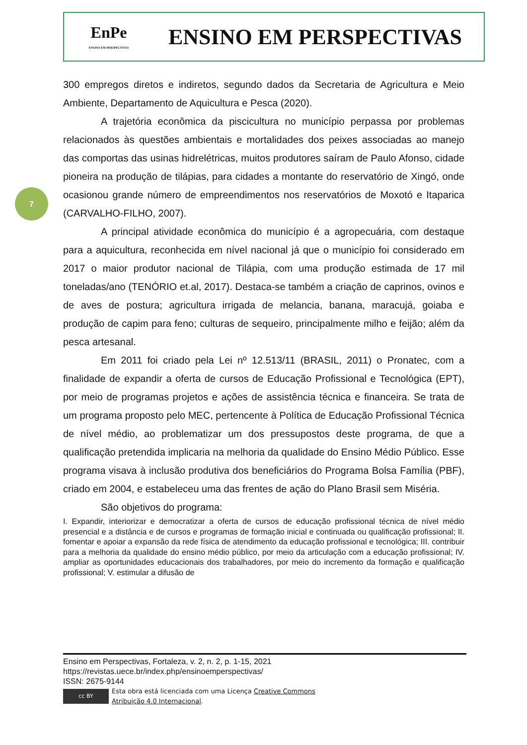EnPe
ENSINO EM PERSPECTIVAS
ENSINO EM PERSPECTIVAS
7
300 empregos diretos e indiretos, segundo dados da Secretaria de Agricultura e Meio Ambiente, Departamento de Aquicultura e Pesca (2020).
A trajetória econômica da piscicultura no município perpassa por problemas relacionados às questões ambientais e mortalidades dos peixes associadas ao manejo das comportas das usinas hidrelétricas, muitos produtores saíram de Paulo Afonso, cidade pioneira na produção de tilápias, para cidades a montante do reservatório de Xingó, onde ocasionou grande número de empreendimentos nos reservatórios de Moxotó e Itaparica (CARVALHO-FILHO, 2007).
A principal atividade econômica do município é a agropecuária, com destaque para a aquicultura, reconhecida em nível nacional já que o município foi considerado em 2017 o maior produtor nacional de Tilápia, com uma produção estimada de 17 mil toneladas/ano (TENÓRIO et.al, 2017). Destaca-se também a criação de caprinos, ovinos e de aves de postura; agricultura irrigada de melancia, banana, maracujá, goiaba e produção de capim para feno; culturas de sequeiro, principalmente milho e feijão; além da pesca artesanal.
Em 2011 foi criado pela Lei nº 12.513/11 (BRASIL, 2011) o Pronatec, com a finalidade de expandir a oferta de cursos de Educação Profissional e Tecnológica (EPT), por meio de programas projetos e ações de assistência técnica e financeira. Se trata de um programa proposto pelo MEC, pertencente à Política de Educação Profissional Técnica de nível médio, ao problematizar um dos pressupostos deste programa, de que a qualificação pretendida implicaria na melhoria da qualidade do Ensino Médio Público. Esse programa visava à inclusão produtiva dos beneficiários do Programa Bolsa Família (PBF), criado em 2004, e estabeleceu uma das frentes de ação do Plano Brasil sem Miséria.
São objetivos do programa:
I. Expandir, interiorizar e democratizar a oferta de cursos de educação profissional técnica de nível médio presencial e a distância e de cursos e programas de formação inicial e continuada ou qualificação profissional; II. fomentar e apoiar a expansão da rede física de atendimento da educação profissional e tecnológica; III. contribuir para a melhoria da qualidade do ensino médio público, por meio da articulação com a educação profissional; IV. ampliar as oportunidades educacionais dos trabalhadores, por meio do incremento da formação e qualificação profissional; V. estimular a difusão de
Ensino em Perspectivas, Fortaleza, v. 2, n. 2, p. 1-15, 2021
https://revistas.uece.br/index.php/ensinoemperspectivas/
ISSN: 2675-9144
cc BY
Esta obra está licenciada com uma Licença Creative Commons
Atribuição 4.0 Internacional.